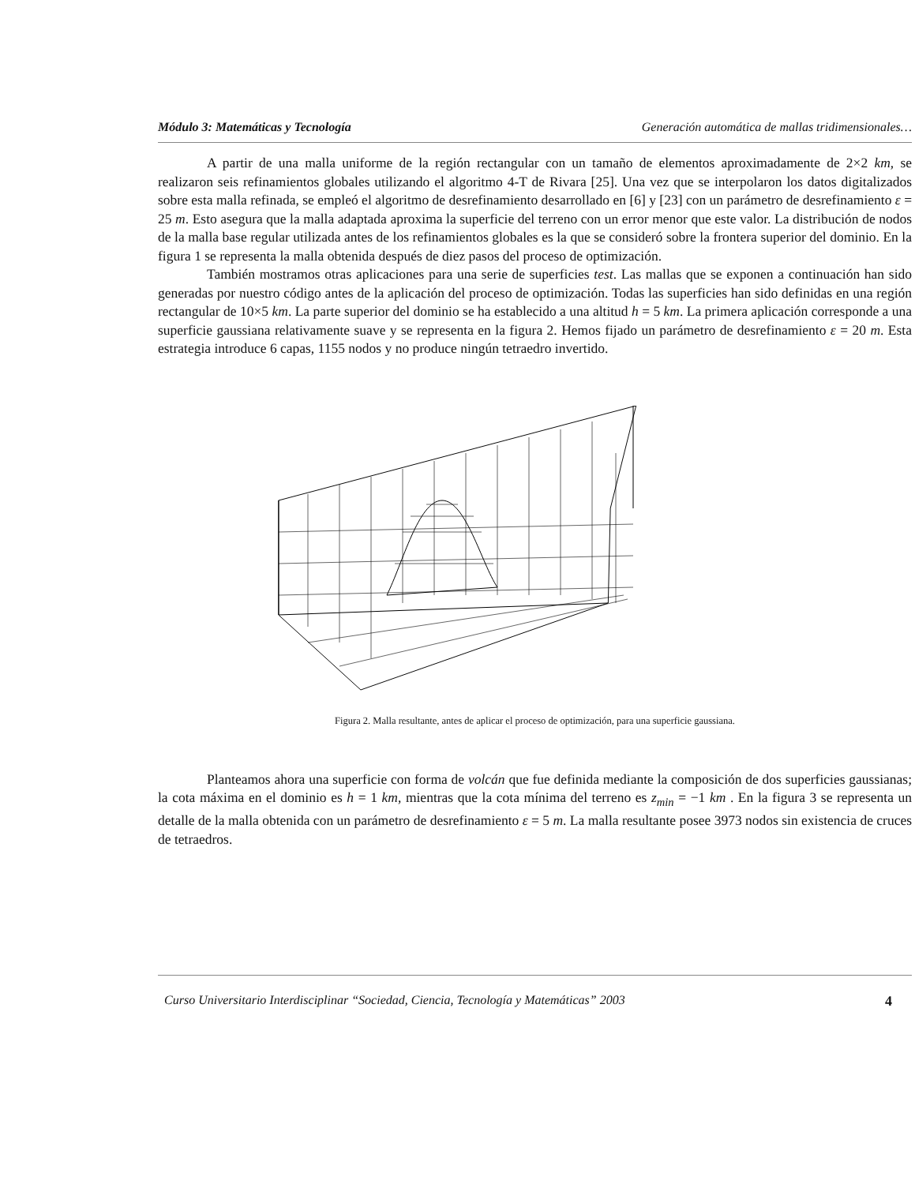Módulo 3: Matemáticas y Tecnología Generación automática de mallas tridimensionales…
A partir de una malla uniforme de la región rectangular con un tamaño de elementos aproximadamente de 2×2 km, se realizaron seis refinamientos globales utilizando el algoritmo 4-T de Rivara [25]. Una vez que se interpolaron los datos digitalizados sobre esta malla refinada, se empleó el algoritmo de desrefinamiento desarrollado en [6] y [23] con un parámetro de desrefinamiento ε = 25 m. Esto asegura que la malla adaptada aproxima la superficie del terreno con un error menor que este valor. La distribución de nodos de la malla base regular utilizada antes de los refinamientos globales es la que se consideró sobre la frontera superior del dominio. En la figura 1 se representa la malla obtenida después de diez pasos del proceso de optimización.
También mostramos otras aplicaciones para una serie de superficies test. Las mallas que se exponen a continuación han sido generadas por nuestro código antes de la aplicación del proceso de optimización. Todas las superficies han sido definidas en una región rectangular de 10×5 km. La parte superior del dominio se ha establecido a una altitud h = 5 km. La primera aplicación corresponde a una superficie gaussiana relativamente suave y se representa en la figura 2. Hemos fijado un parámetro de desrefinamiento ε = 20 m. Esta estrategia introduce 6 capas, 1155 nodos y no produce ningún tetraedro invertido.
Figura 2. Malla resultante, antes de aplicar el proceso de optimización, para una superficie gaussiana.
Planteamos ahora una superficie con forma de volcán que fue definida mediante la composición de dos superficies gaussianas; la cota máxima en el dominio es h = 1 km, mientras que la cota mínima del terreno es z<sub>min</sub> = −1 km . En la figura 3 se representa un detalle de la malla obtenida con un parámetro de desrefinamiento ε = 5 m. La malla resultante posee 3973 nodos sin existencia de cruces de tetraedros.
Curso Universitario Interdisciplinar “Sociedad, Ciencia, Tecnología y Matemáticas” 2003 4